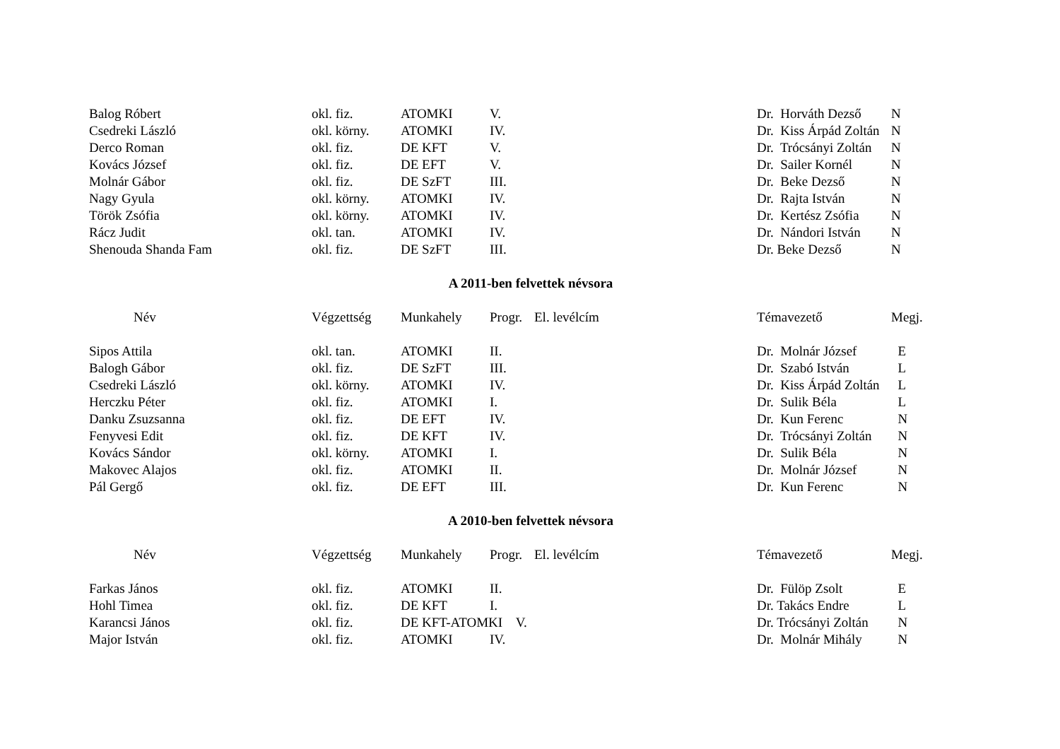| Balog Róbert | okl. fiz. | ATOMKI | V. | | Dr. Horváth Dezső | N |
| Csedreki László | okl. körny. | ATOMKI | IV. | | Dr. Kiss Árpád Zoltán | N |
| Derco Roman | okl. fiz. | DE KFT | V. | | Dr. Trócsányi Zoltán | N |
| Kovács József | okl. fiz. | DE EFT | V. | | Dr. Sailer Kornél | N |
| Molnár Gábor | okl. fiz. | DE SzFT | III. | | Dr. Beke Dezső | N |
| Nagy Gyula | okl. körny. | ATOMKI | IV. | | Dr. Rajta István | N |
| Török Zsófia | okl. körny. | ATOMKI | IV. | | Dr. Kertész Zsófia | N |
| Rácz Judit | okl. tan. | ATOMKI | IV. | | Dr. Nándori István | N |
| Shenouda Shanda Fam | okl. fiz. | DE SzFT | III. | | Dr. Beke Dezső | N |
A 2011-ben felvettek névsora
| Név | Végzettség | Munkahely | Progr. | El. levélcím | Témavezető | Megj. |
| --- | --- | --- | --- | --- | --- | --- |
| Sipos Attila | okl. tan. | ATOMKI | II. | | Dr. Molnár József | E |
| Balogh Gábor | okl. fiz. | DE SzFT | III. | | Dr. Szabó István | L |
| Csedreki László | okl. körny. | ATOMKI | IV. | | Dr. Kiss Árpád Zoltán | L |
| Herczku Péter | okl. fiz. | ATOMKI | I. | | Dr. Sulik Béla | L |
| Danku Zsuzsanna | okl. fiz. | DE EFT | IV. | | Dr. Kun Ferenc | N |
| Fenyvesi Edit | okl. fiz. | DE KFT | IV. | | Dr. Trócsányi Zoltán | N |
| Kovács Sándor | okl. körny. | ATOMKI | I. | | Dr. Sulik Béla | N |
| Makovec Alajos | okl. fiz. | ATOMKI | II. | | Dr. Molnár József | N |
| Pál Gergő | okl. fiz. | DE EFT | III. | | Dr. Kun Ferenc | N |
A 2010-ben felvettek névsora
| Név | Végzettség | Munkahely | Progr. | El. levélcím | Témavezető | Megj. |
| --- | --- | --- | --- | --- | --- | --- |
| Farkas János | okl. fiz. | ATOMKI | II. | | Dr. Fülöp Zsolt | E |
| Hohl Timea | okl. fiz. | DE KFT | I. | | Dr. Takács Endre | L |
| Karancsi János | okl. fiz. | DE KFT-ATOMKI V. | | | Dr. Trócsányi Zoltán | N |
| Major István | okl. fiz. | ATOMKI | IV. | | Dr. Molnár Mihály | N |